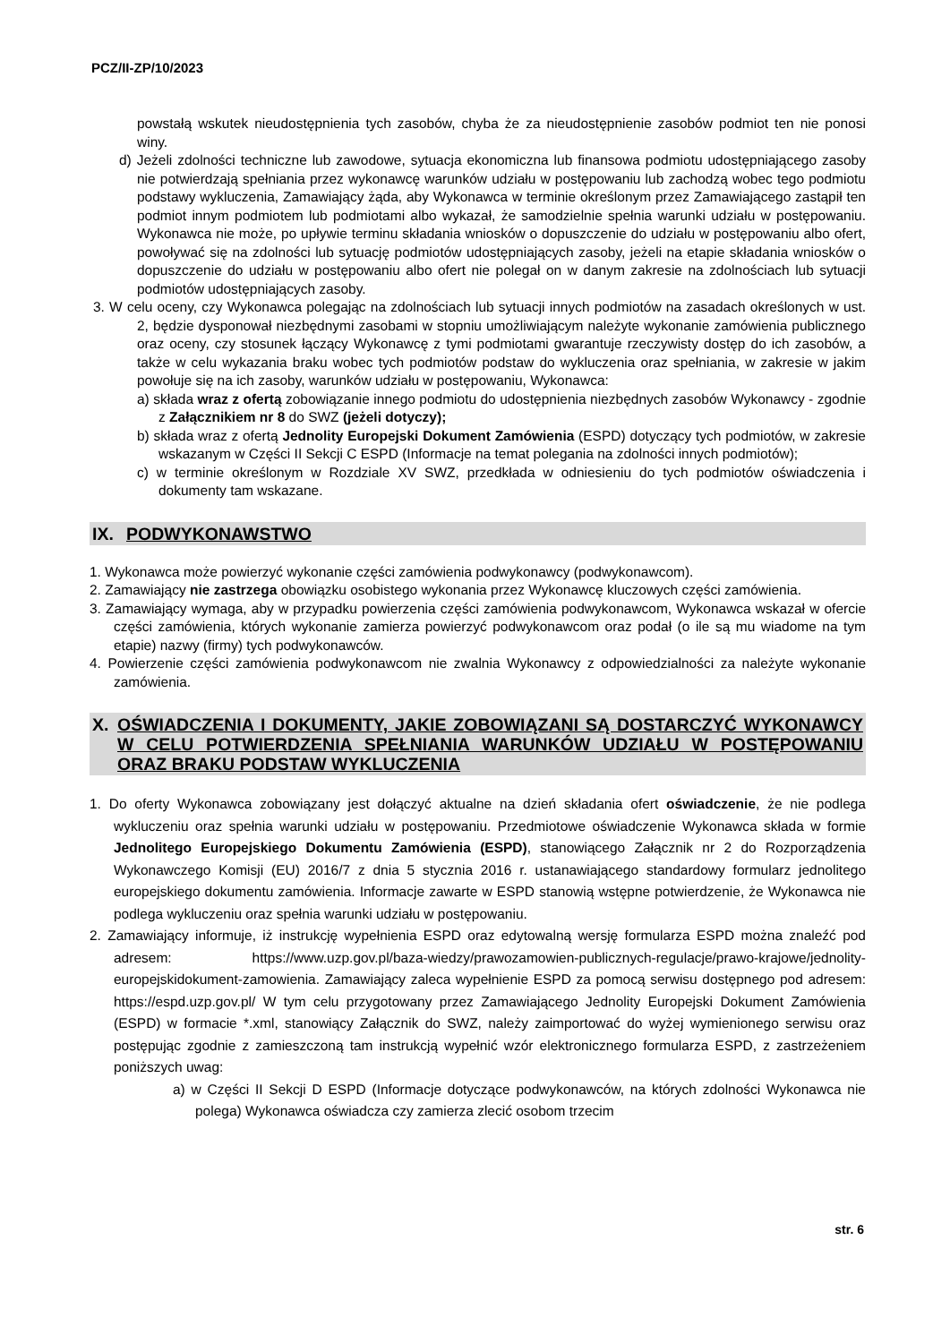PCZ/II-ZP/10/2023
powstałą wskutek nieudostępnienia tych zasobów, chyba że za nieudostępnienie zasobów podmiot ten nie ponosi winy.
d) Jeżeli zdolności techniczne lub zawodowe, sytuacja ekonomiczna lub finansowa podmiotu udostępniającego zasoby nie potwierdzają spełniania przez wykonawcę warunków udziału w postępowaniu lub zachodzą wobec tego podmiotu podstawy wykluczenia, Zamawiający żąda, aby Wykonawca w terminie określonym przez Zamawiającego zastąpił ten podmiot innym podmiotem lub podmiotami albo wykazał, że samodzielnie spełnia warunki udziału w postępowaniu. Wykonawca nie może, po upływie terminu składania wniosków o dopuszczenie do udziału w postępowaniu albo ofert, powoływać się na zdolności lub sytuację podmiotów udostępniających zasoby, jeżeli na etapie składania wniosków o dopuszczenie do udziału w postępowaniu albo ofert nie polegał on w danym zakresie na zdolnościach lub sytuacji podmiotów udostępniających zasoby.
3. W celu oceny, czy Wykonawca polegając na zdolnościach lub sytuacji innych podmiotów na zasadach określonych w ust. 2, będzie dysponował niezbędnymi zasobami w stopniu umożliwiającym należyte wykonanie zamówienia publicznego oraz oceny, czy stosunek łączący Wykonawcę z tymi podmiotami gwarantuje rzeczywisty dostęp do ich zasobów, a także w celu wykazania braku wobec tych podmiotów podstaw do wykluczenia oraz spełniania, w zakresie w jakim powołuje się na ich zasoby, warunków udziału w postępowaniu, Wykonawca:
a) składa wraz z ofertą zobowiązanie innego podmiotu do udostępnienia niezbędnych zasobów Wykonawcy - zgodnie z Załącznikiem nr 8 do SWZ (jeżeli dotyczy);
b) składa wraz z ofertą Jednolity Europejski Dokument Zamówienia (ESPD) dotyczący tych podmiotów, w zakresie wskazanym w Części II Sekcji C ESPD (Informacje na temat polegania na zdolności innych podmiotów);
c) w terminie określonym w Rozdziale XV SWZ, przedkłada w odniesieniu do tych podmiotów oświadczenia i dokumenty tam wskazane.
IX. PODWYKONAWSTWO
1. Wykonawca może powierzyć wykonanie części zamówienia podwykonawcy (podwykonawcom).
2. Zamawiający nie zastrzega obowiązku osobistego wykonania przez Wykonawcę kluczowych części zamówienia.
3. Zamawiający wymaga, aby w przypadku powierzenia części zamówienia podwykonawcom, Wykonawca wskazał w ofercie części zamówienia, których wykonanie zamierza powierzyć podwykonawcom oraz podał (o ile są mu wiadome na tym etapie) nazwy (firmy) tych podwykonawców.
4. Powierzenie części zamówienia podwykonawcom nie zwalnia Wykonawcy z odpowiedzialności za należyte wykonanie zamówienia.
X. OŚWIADCZENIA I DOKUMENTY, JAKIE ZOBOWIĄZANI SĄ DOSTARCZYĆ WYKONAWCY W CELU POTWIERDZENIA SPEŁNIANIA WARUNKÓW UDZIAŁU W POSTĘPOWANIU ORAZ BRAKU PODSTAW WYKLUCZENIA
1. Do oferty Wykonawca zobowiązany jest dołączyć aktualne na dzień składania ofert oświadczenie, że nie podlega wykluczeniu oraz spełnia warunki udziału w postępowaniu. Przedmiotowe oświadczenie Wykonawca składa w formie Jednolitego Europejskiego Dokumentu Zamówienia (ESPD), stanowiącego Załącznik nr 2 do Rozporządzenia Wykonawczego Komisji (EU) 2016/7 z dnia 5 stycznia 2016 r. ustanawiającego standardowy formularz jednolitego europejskiego dokumentu zamówienia. Informacje zawarte w ESPD stanowią wstępne potwierdzenie, że Wykonawca nie podlega wykluczeniu oraz spełnia warunki udziału w postępowaniu.
2. Zamawiający informuje, iż instrukcję wypełnienia ESPD oraz edytowalną wersję formularza ESPD można znaleźć pod adresem: https://www.uzp.gov.pl/baza-wiedzy/prawozamowien-publicznych-regulacje/prawo-krajowe/jednolity-europejskidokument-zamowienia. Zamawiający zaleca wypełnienie ESPD za pomocą serwisu dostępnego pod adresem: https://espd.uzp.gov.pl/ W tym celu przygotowany przez Zamawiającego Jednolity Europejski Dokument Zamówienia (ESPD) w formacie *.xml, stanowiący Załącznik do SWZ, należy zaimportować do wyżej wymienionego serwisu oraz postępując zgodnie z zamieszczoną tam instrukcją wypełnić wzór elektronicznego formularza ESPD, z zastrzeżeniem poniższych uwag:
a) w Części II Sekcji D ESPD (Informacje dotyczące podwykonawców, na których zdolności Wykonawca nie polega) Wykonawca oświadcza czy zamierza zlecić osobom trzecim
str. 6